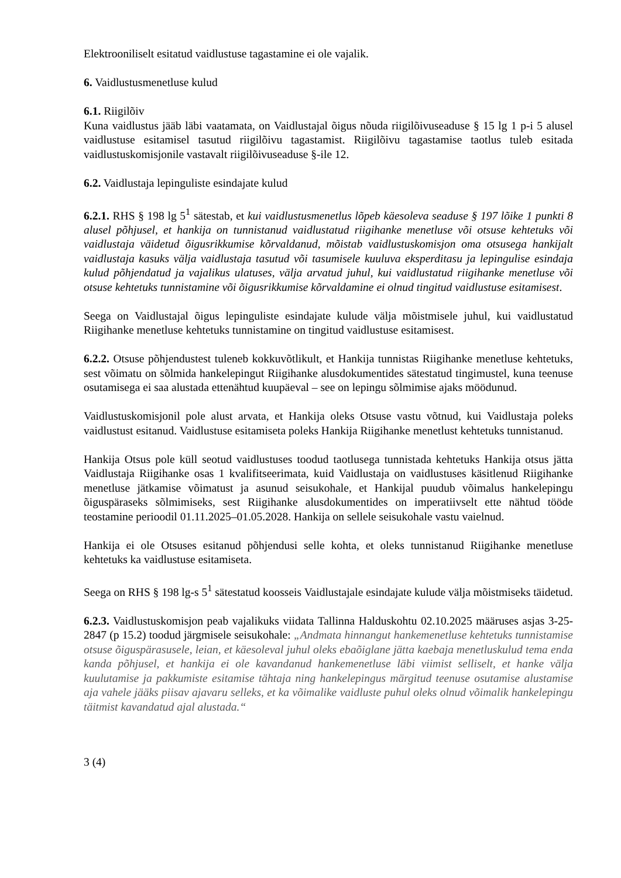Elektrooniliselt esitatud vaidlustuse tagastamine ei ole vajalik.
6. Vaidlustusmenetluse kulud
6.1. Riigilõiv
Kuna vaidlustus jääb läbi vaatamata, on Vaidlustajal õigus nõuda riigilõivuseaduse § 15 lg 1 p-i 5 alusel vaidlustuse esitamisel tasutud riigilõivu tagastamist. Riigilõivu tagastamise taotlus tuleb esitada vaidlustuskomisjonile vastavalt riigilõivuseaduse §-ile 12.
6.2. Vaidlustaja lepinguliste esindajate kulud
6.2.1. RHS § 198 lg 5<sup>1</sup> sätestab, et kui vaidlustusmenetlus lõpeb käesoleva seaduse § 197 lõike 1 punkti 8 alusel põhjusel, et hankija on tunnistanud vaidlustatud riigihanke menetluse või otsuse kehtetuks või vaidlustaja väidetud õigusrikkumise kõrvaldanud, mõistab vaidlustuskomisjon oma otsusega hankijalt vaidlustaja kasuks välja vaidlustaja tasutud või tasumisele kuuluva eksperditasu ja lepingulise esindaja kulud põhjendatud ja vajalikus ulatuses, välja arvatud juhul, kui vaidlustatud riigihanke menetluse või otsuse kehtetuks tunnistamine või õigusrikkumise kõrvaldamine ei olnud tingitud vaidlustuse esitamisest.
Seega on Vaidlustajal õigus lepinguliste esindajate kulude välja mõistmisele juhul, kui vaidlustatud Riigihanke menetluse kehtetuks tunnistamine on tingitud vaidlustuse esitamisest.
6.2.2. Otsuse põhjendustest tuleneb kokkuvõtlikult, et Hankija tunnistas Riigihanke menetluse kehtetuks, sest võimatu on sõlmida hankelepingut Riigihanke alusdokumentides sätestatud tingimustel, kuna teenuse osutamisega ei saa alustada ettenähtud kuupäeval – see on lepingu sõlmimise ajaks möödunud.
Vaidlustuskomisjonil pole alust arvata, et Hankija oleks Otsuse vastu võtnud, kui Vaidlustaja poleks vaidlustust esitanud. Vaidlustuse esitamiseta poleks Hankija Riigihanke menetlust kehtetuks tunnistanud.
Hankija Otsus pole küll seotud vaidlustuses toodud taotlusega tunnistada kehtetuks Hankija otsus jätta Vaidlustaja Riigihanke osas 1 kvalifitseerimata, kuid Vaidlustaja on vaidlustuses käsitlenud Riigihanke menetluse jätkamise võimatust ja asunud seisukohale, et Hankijal puudub võimalus hankelepingu õiguspäraseks sõlmimiseks, sest Riigihanke alusdokumentides on imperatiivselt ette nähtud tööde teostamine perioodil 01.11.2025–01.05.2028. Hankija on sellele seisukohale vastu vaielnud.
Hankija ei ole Otsuses esitanud põhjendusi selle kohta, et oleks tunnistanud Riigihanke menetluse kehtetuks ka vaidlustuse esitamiseta.
Seega on RHS § 198 lg-s 5<sup>1</sup> sätestatud koosseis Vaidlustajale esindajate kulude välja mõistmiseks täidetud.
6.2.3. Vaidlustuskomisjon peab vajalikuks viidata Tallinna Halduskohtu 02.10.2025 määruses asjas 3-25-2847 (p 15.2) toodud järgmisele seisukohale: „Andmata hinnangut hankemenetluse kehtetuks tunnistamise otsuse õiguspärasusele, leian, et käesoleval juhul oleks ebaõiglane jätta kaebaja menetluskulud tema enda kanda põhjusel, et hankija ei ole kavandanud hankemenetluse läbi viimist selliselt, et hanke välja kuulutamise ja pakkumiste esitamise tähtaja ning hankelepingus märgitud teenuse osutamise alustamise aja vahele jääks piisav ajavaru selleks, et ka võimalike vaidluste puhul oleks olnud võimalik hankelepingu täitmist kavandatud ajal alustada.“
3 (4)